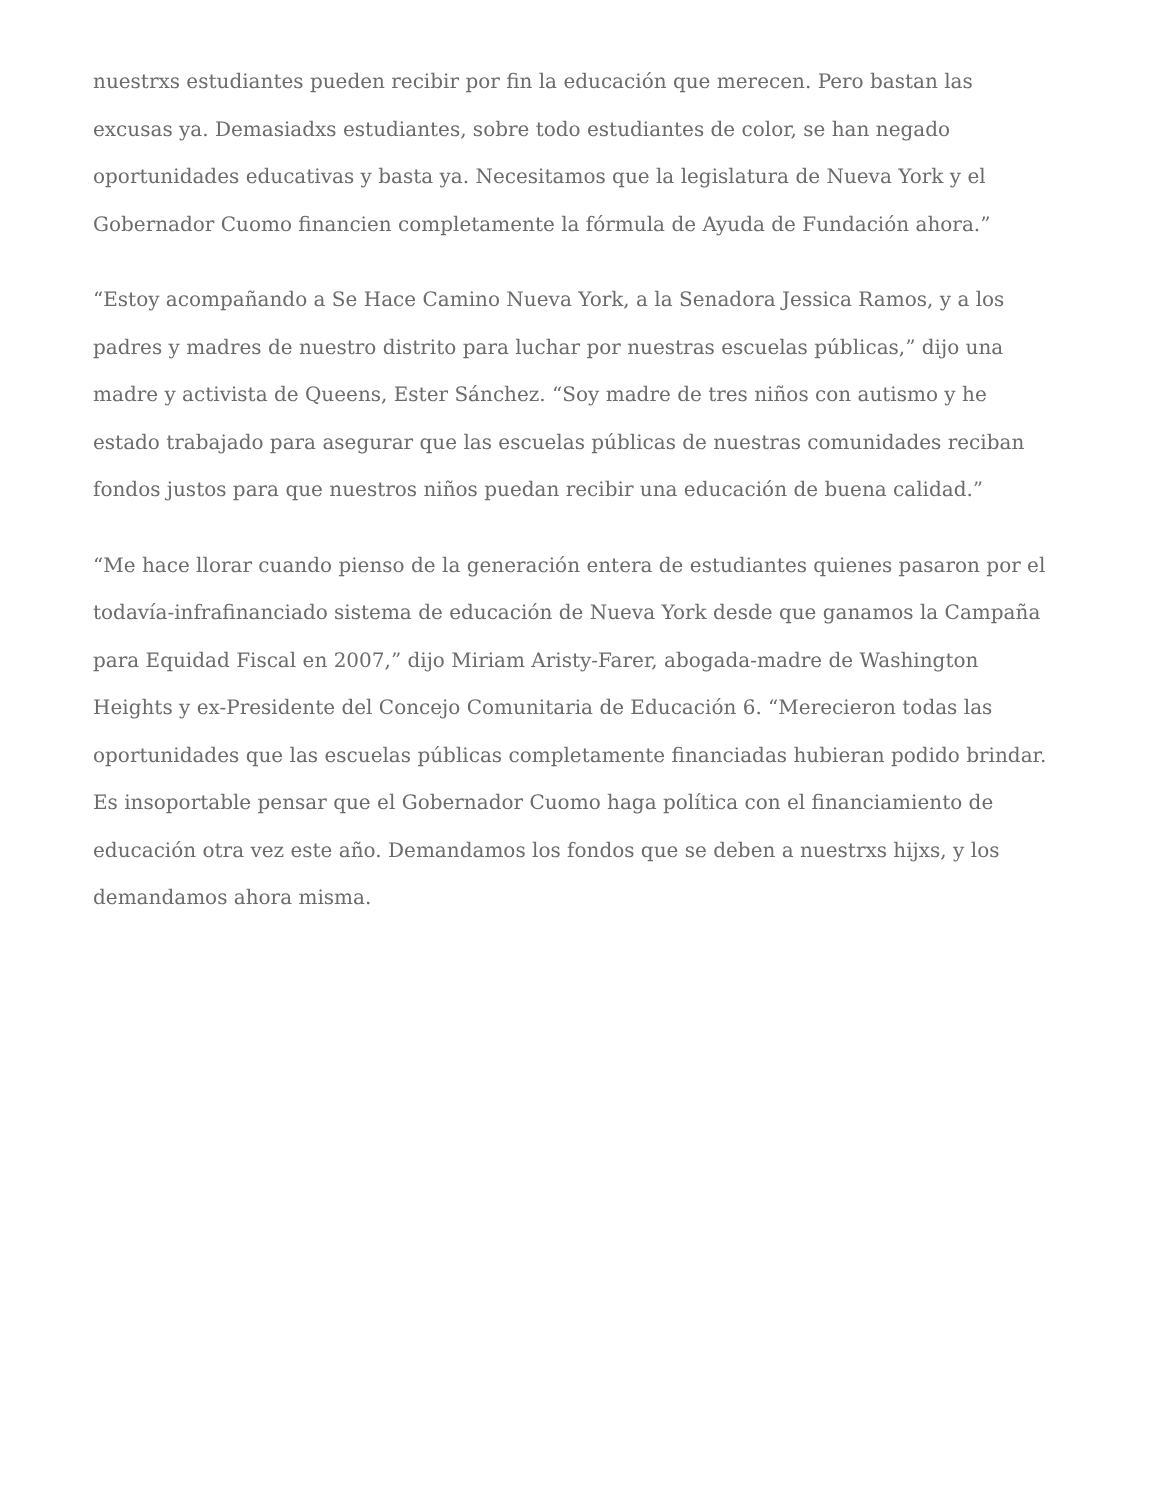nuestrxs estudiantes pueden recibir por fin la educación que merecen. Pero bastan las excusas ya. Demasiadxs estudiantes, sobre todo estudiantes de color, se han negado oportunidades educativas y basta ya. Necesitamos que la legislatura de Nueva York y el Gobernador Cuomo financien completamente la fórmula de Ayuda de Fundación ahora.”
“Estoy acompañando a Se Hace Camino Nueva York, a la Senadora Jessica Ramos, y a los padres y madres de nuestro distrito para luchar por nuestras escuelas públicas,” dijo una madre y activista de Queens, Ester Sánchez. “Soy madre de tres niños con autismo y he estado trabajado para asegurar que las escuelas públicas de nuestras comunidades reciban fondos justos para que nuestros niños puedan recibir una educación de buena calidad.”
“Me hace llorar cuando pienso de la generación entera de estudiantes quienes pasaron por el todavía-infrafinanciado sistema de educación de Nueva York desde que ganamos la Campaña para Equidad Fiscal en 2007,” dijo Miriam Aristy-Farer, abogada-madre de Washington Heights y ex-Presidente del Concejo Comunitaria de Educación 6. “Merecieron todas las oportunidades que las escuelas públicas completamente financiadas hubieran podido brindar. Es insoportable pensar que el Gobernador Cuomo haga política con el financiamiento de educación otra vez este año. Demandamos los fondos que se deben a nuestrxs hijxs, y los demandamos ahora misma.